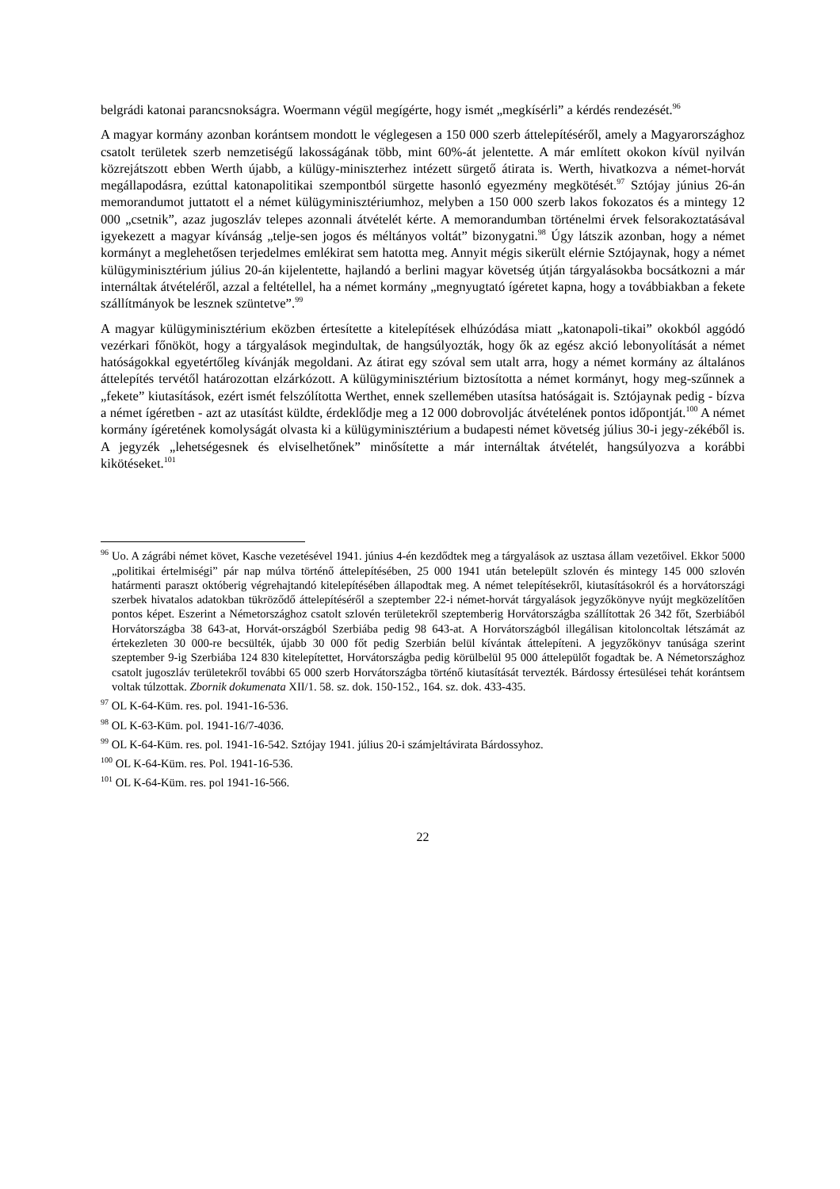belgrádi katonai parancsnokságra. Woermann végül megígérte, hogy ismét „megkísérli” a kérdés rendezését.<sup>96</sup>
A magyar kormány azonban korántsem mondott le véglegesen a 150 000 szerb áttelepítéséről, amely a Magyarországhoz csatolt területek szerb nemzetiségű lakosságának több, mint 60%-át jelentette. A már említett okokon kívül nyilván közrejátszott ebben Werth újabb, a külügy-miniszterhez intézett sürgető átirata is. Werth, hivatkozva a német-horvát megállapodásra, ezúttal katonapolitikai szempontból sürgette hasonló egyezmény megkötését.<sup>97</sup> Sztójay június 26-án memorandumot juttatott el a német külügyminisztériumhoz, melyben a 150 000 szerb lakos fokozatos és a mintegy 12 000 „csetnik”, azaz jugoszláv telepes azonnali átvételét kérte. A memorandumban történelmi érvek felsorakoztatásával igyekezett a magyar kívánság „telje-sen jogos és méltányos voltát” bizonygatni.<sup>98</sup> Úgy látszik azonban, hogy a német kormányt a meglehetősen terjedelmes emlékirat sem hatotta meg. Annyit mégis sikerült elérnie Sztójaynak, hogy a német külügyminisztérium július 20-án kijelentette, hajlandó a berlini magyar követség útján tárgyalásokba bocsátkozni a már internáltak átvételéről, azzal a feltétellel, ha a német kormány „megnyugtató ígéretet kapna, hogy a továbbiakban a fekete szállítmányok be lesznek szüntetve”.<sup>99</sup>
A magyar külügyminisztérium eközben értesítette a kitelepítések elhúzódása miatt „katonapoli-tikai” okokból aggódó vezérkari főnököt, hogy a tárgyalások megindultak, de hangsúlyozták, hogy ők az egész akció lebonyolítását a német hatóságokkal egyetértőleg kívánják megoldani. Az átirat egy szóval sem utalt arra, hogy a német kormány az általános áttelepítés tervétől határozottan elzárkózott. A külügyminisztérium biztosította a német kormányt, hogy meg-szűnnek a „fekete” kiutasítások, ezért ismét felszólította Werthet, ennek szellemében utasítsa hatóságait is. Sztójaynak pedig - bízva a német ígéretben - azt az utasítást küldte, érdeklődje meg a 12 000 dobrovoljác átvételének pontos időpontját.<sup>100</sup> A német kormány ígéretének komolyságát olvasta ki a külügyminisztérium a budapesti német követség július 30-i jegy-zékéből is. A jegyzék „lehetségesnek és elviselhetőnek” minősítette a már internáltak átvételét, hangsúlyozva a korábbi kikötéseket.<sup>101</sup>
<sup>96</sup> Uo. A zágrábi német követ, Kasche vezetésével 1941. június 4-én kezdődtek meg a tárgyalások az usztasa állam vezetőivel. Ekkor 5000 „politikai értelmiségi” pár nap múlva történő áttelepítésében, 25 000 1941 után betelepült szlovén és mintegy 145 000 szlovén határmenti paraszt októberig végrehajtandó kitelepítésében állapodtak meg. A német telepítésekről, kiutasításokról és a horvátországi szerbek hivatalos adatokban tükröződő áttelepítéséről a szeptember 22-i német-horvát tárgyalások jegyzőkönyve nyújt megközelítően pontos képet. Eszerint a Németországhoz csatolt szlovén területekről szeptemberig Horvátországba szállítottak 26 342 főt, Szerbiából Horvátországba 38 643-at, Horvát-országból Szerbiába pedig 98 643-at. A Horvátországból illegálisan kitoloncoltak létszámát az értekezleten 30 000-re becsülték, újabb 30 000 főt pedig Szerbián belül kívántak áttelepíteni. A jegyzőkönyv tanúsága szerint szeptember 9-ig Szerbiába 124 830 kitelepítettet, Horvátországba pedig körülbelül 95 000 áttelepülőt fogadtak be. A Németországhoz csatolt jugoszláv területekről további 65 000 szerb Horvátországba történő kiutasítását tervezték. Bárdossy értesülései tehát korántsem voltak túlzottak. Zbornik dokumenata XII/1. 58. sz. dok. 150-152., 164. sz. dok. 433-435.
<sup>97</sup> OL K-64-Küm. res. pol. 1941-16-536.
<sup>98</sup> OL K-63-Küm. pol. 1941-16/7-4036.
<sup>99</sup> OL K-64-Küm. res. pol. 1941-16-542. Sztójay 1941. július 20-i számjeltávirata Bárdossyhoz.
<sup>100</sup> OL K-64-Küm. res. Pol. 1941-16-536.
<sup>101</sup> OL K-64-Küm. res. pol 1941-16-566.
22